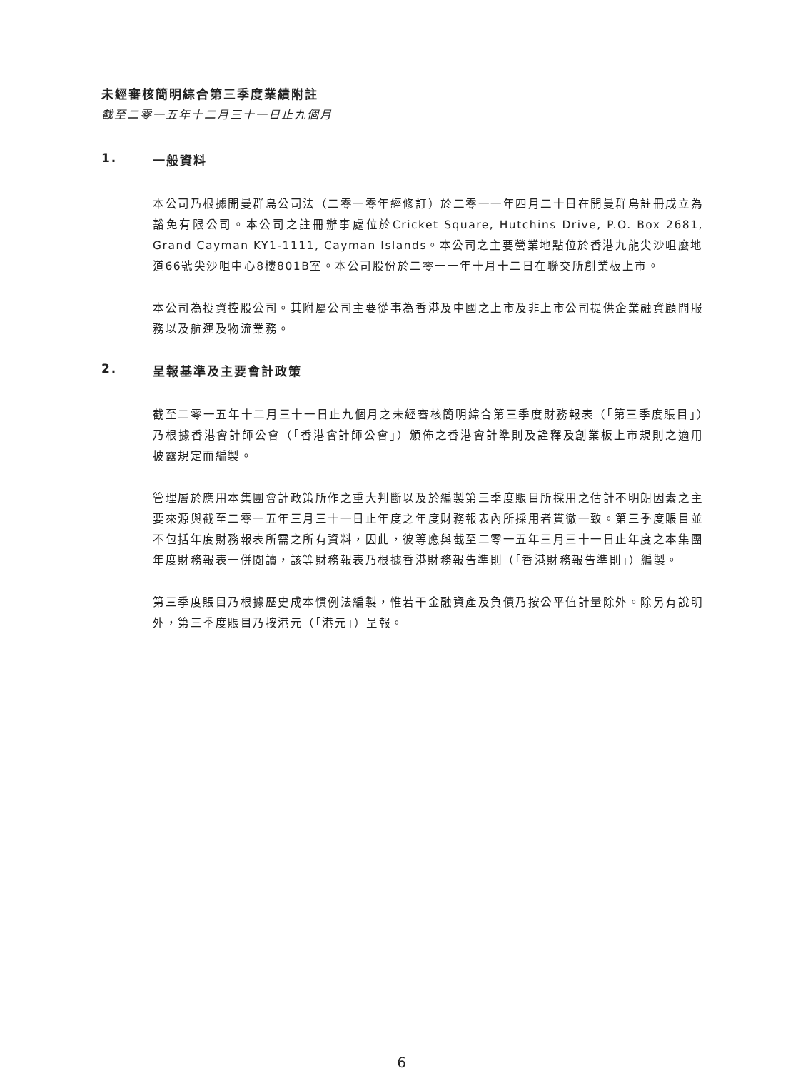未經審核簡明綜合第三季度業績附註
截至二零一五年十二月三十一日止九個月
1. 一般資料
本公司乃根據開曼群島公司法（二零一零年經修訂）於二零一一年四月二十日在開曼群島註冊成立為豁免有限公司。本公司之註冊辦事處位於Cricket Square, Hutchins Drive, P.O. Box 2681, Grand Cayman KY1-1111, Cayman Islands。本公司之主要營業地點位於香港九龍尖沙咀麼地道66號尖沙咀中心8樓801B室。本公司股份於二零一一年十月十二日在聯交所創業板上市。
本公司為投資控股公司。其附屬公司主要從事為香港及中國之上市及非上市公司提供企業融資顧問服務以及航運及物流業務。
2. 呈報基準及主要會計政策
截至二零一五年十二月三十一日止九個月之未經審核簡明綜合第三季度財務報表（「第三季度賬目」）乃根據香港會計師公會（「香港會計師公會」）頒佈之香港會計準則及詮釋及創業板上市規則之適用披露規定而編製。
管理層於應用本集團會計政策所作之重大判斷以及於編製第三季度賬目所採用之估計不明朗因素之主要來源與截至二零一五年三月三十一日止年度之年度財務報表內所採用者貫徹一致。第三季度賬目並不包括年度財務報表所需之所有資料，因此，彼等應與截至二零一五年三月三十一日止年度之本集團年度財務報表一併閱讀，該等財務報表乃根據香港財務報告準則（「香港財務報告準則」）編製。
第三季度賬目乃根據歷史成本慣例法編製，惟若干金融資產及負債乃按公平值計量除外。除另有說明外，第三季度賬目乃按港元（「港元」）呈報。
6